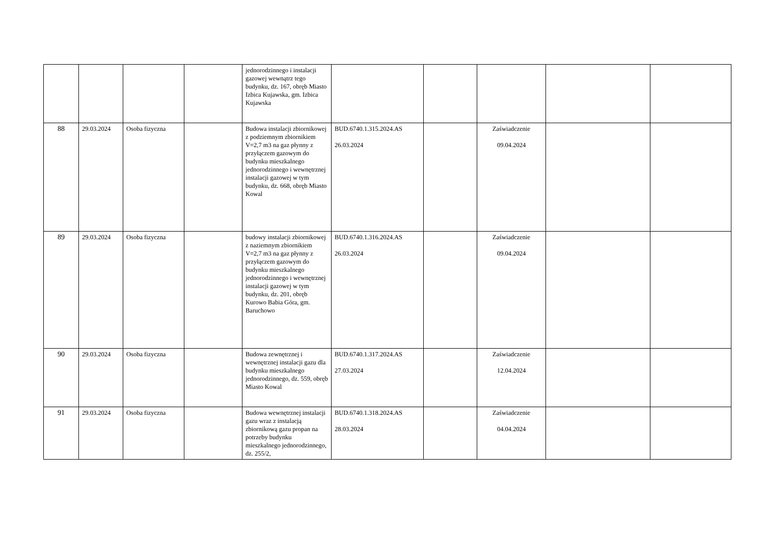| | | | | jednorodzinnego i instalacji gazowej wewnątrz tego budynku, dz. 167, obręb Miasto Izbica Kujawska, gm. Izbica Kujawska | | | | | |
| 88 | 29.03.2024 | Osoba fizyczna | | Budowa instalacji zbiornikowej z podziemnym zbiornikiem V=2,7 m3 na gaz płynny z przyłączem gazowym do budynku mieszkalnego jednorodzinnego i wewnętrznej instalacji gazowej w tym budynku, dz. 668, obręb Miasto Kowal | BUD.6740.1.315.2024.AS 26.03.2024 | | Zaświadczenie 09.04.2024 | | |
| 89 | 29.03.2024 | Osoba fizyczna | | budowy instalacji zbiornikowej z naziemnym zbiornikiem V=2,7 m3 na gaz płynny z przyłączem gazowym do budynku mieszkalnego jednorodzinnego i wewnętrznej instalacji gazowej w tym budynku, dz. 201, obręb Kurowo Babia Góra, gm. Baruchowo | BUD.6740.1.316.2024.AS 26.03.2024 | | Zaświadczenie 09.04.2024 | | |
| 90 | 29.03.2024 | Osoba fizyczna | | Budowa zewnętrznej i wewnętrznej instalacji gazu dla budynku mieszkalnego jednorodzinnego, dz. 559, obręb Miasto Kowal | BUD.6740.1.317.2024.AS 27.03.2024 | | Zaświadczenie 12.04.2024 | | |
| 91 | 29.03.2024 | Osoba fizyczna | | Budowa wewnętrznej instalacji gazu wraz z instalacją zbiornikową gazu propan na potrzeby budynku mieszkalnego jednorodzinnego, dz. 255/2, | BUD.6740.1.318.2024.AS 28.03.2024 | | Zaświadczenie 04.04.2024 | | |